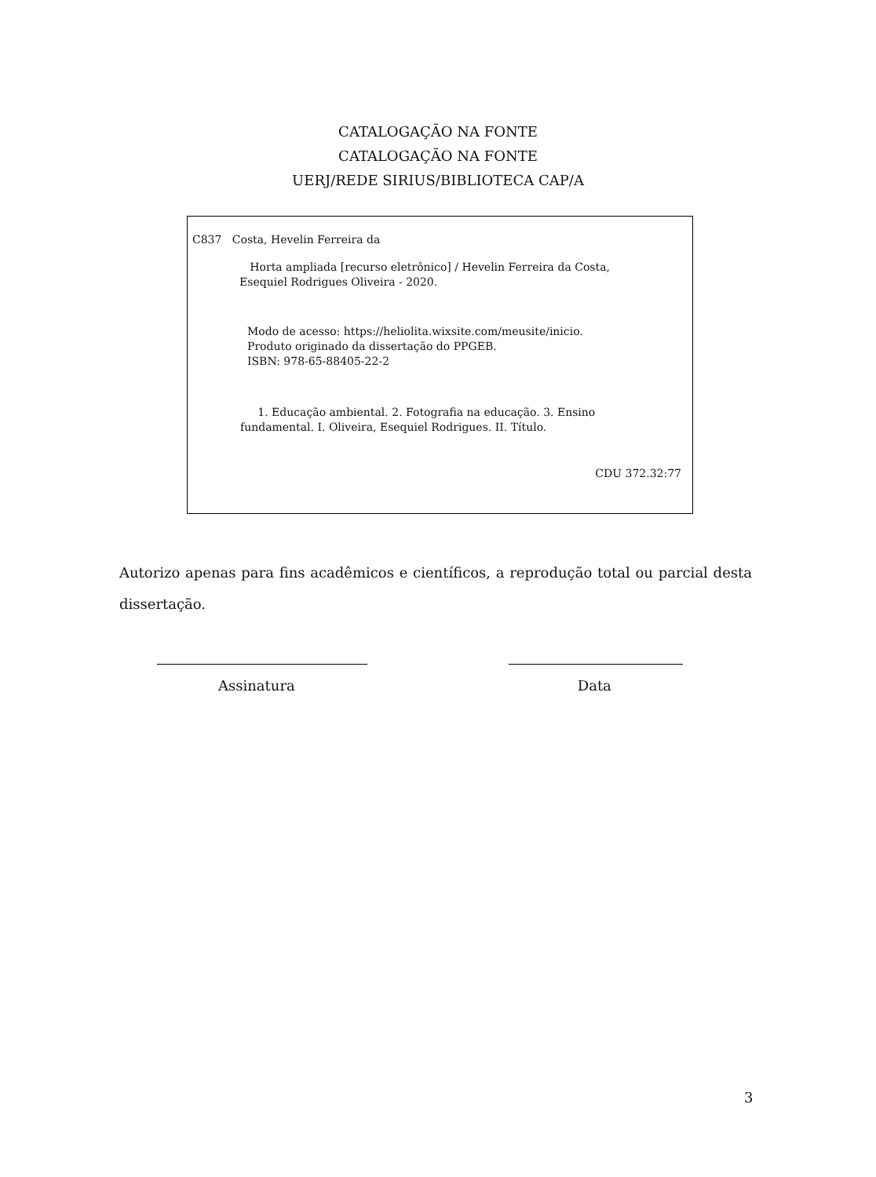CATALOGAÇÃO NA FONTE
CATALOGAÇÃO NA FONTE
UERJ/REDE SIRIUS/BIBLIOTECA CAP/A
C837 Costa, Hevelin Ferreira da
Horta ampliada [recurso eletrônico] / Hevelin Ferreira da Costa,
Esequiel Rodrigues Oliveira - 2020.
Modo de acesso: https://heliolita.wixsite.com/meusite/inicio.
Produto originado da dissertação do PPGEB.
ISBN: 978-65-88405-22-2
1. Educação ambiental. 2. Fotografia na educação. 3. Ensino
fundamental. I. Oliveira, Esequiel Rodrigues. II. Título.
CDU 372.32:77
Autorizo apenas para fins acadêmicos e científicos, a reprodução total ou parcial desta dissertação.
Assinatura Data
3